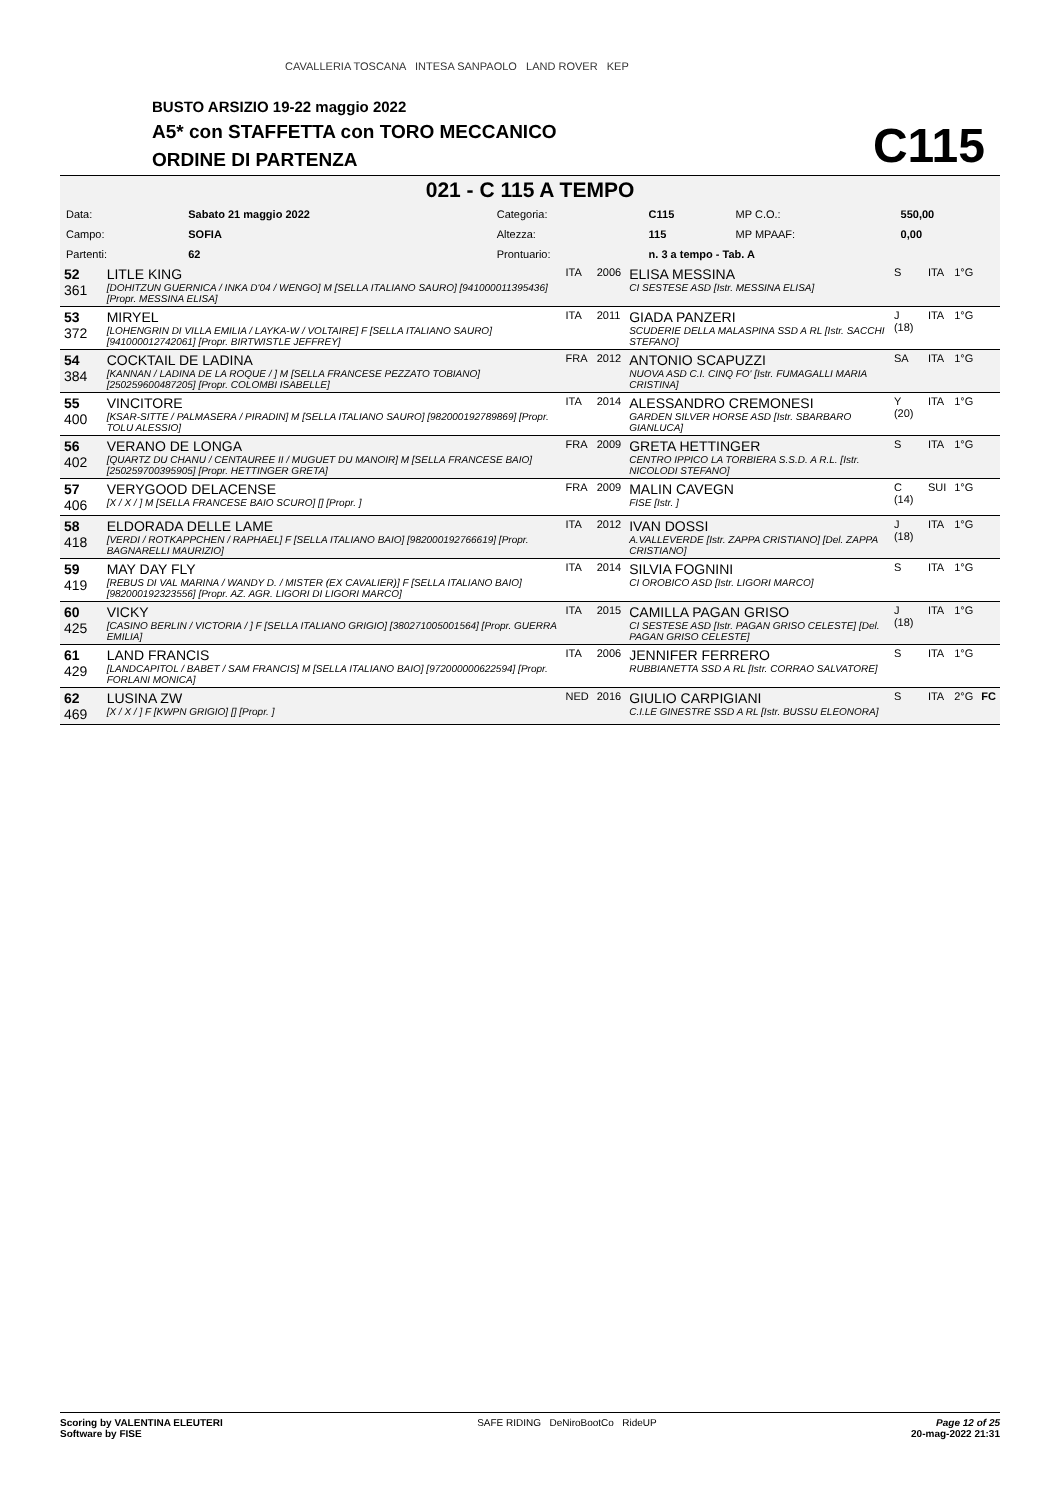CAVALLERIA TOSCANA INTESA SANPAOLO LAND ROVER KEP
BUSTO ARSIZIO 19-22 maggio 2022
A5* con STAFFETTA con TORO MECCANICO
ORDINE DI PARTENZA
C115
021 - C 115 A TEMPO
| Data: | Sabato 21 maggio 2022 | Categoria: | C115 | MP C.O.: | 550,00 |
| Campo: | SOFIA | Altezza: | 115 | MP MPAAF: | 0,00 |
| Partenti: | 62 | Prontuario: | n. 3 a tempo - Tab. A | | |
| 52 361 | LITLE KING [DOHITZUN GUERNICA / INKA D'04 / WENGO] M [SELLA ITALIANO SAURO] [941000011395436] [Propr. MESSINA ELISA] | ITA | 2006 | ELISA MESSINA CI SESTESE ASD [Istr. MESSINA ELISA] | S | ITA | 1°G | |
| 53 372 | MIRYEL [LOHENGRIN DI VILLA EMILIA / LAYKA-W / VOLTAIRE] F [SELLA ITALIANO SAURO] [941000012742061] [Propr. BIRTWISTLE JEFFREY] | ITA | 2011 | GIADA PANZERI SCUDERIE DELLA MALASPINA SSD A RL [Istr. SACCHI STEFANO] | J (18) | ITA | 1°G | |
| 54 384 | COCKTAIL DE LADINA [KANNAN / LADINA DE LA ROQUE / ] M [SELLA FRANCESE PEZZATO TOBIANO] [250259600487205] [Propr. COLOMBI ISABELLE] | FRA | 2012 | ANTONIO SCAPUZZI NUOVA ASD C.I. CINQ FO' [Istr. FUMAGALLI MARIA CRISTINA] | SA | ITA | 1°G | |
| 55 400 | VINCITORE [KSAR-SITTE / PALMASERA / PIRADIN] M [SELLA ITALIANO SAURO] [982000192789869] [Propr. TOLU ALESSIO] | ITA | 2014 | ALESSANDRO CREMONESI GARDEN SILVER HORSE ASD [Istr. SBARBARO GIANLUCA] | Y (20) | ITA | 1°G | |
| 56 402 | VERANO DE LONGA [QUARTZ DU CHANU / CENTAUREE II / MUGUET DU MANOIR] M [SELLA FRANCESE BAIO] [250259700395905] [Propr. HETTINGER GRETA] | FRA | 2009 | GRETA HETTINGER CENTRO IPPICO LA TORBIERA S.S.D. A R.L. [Istr. NICOLODI STEFANO] | S | ITA | 1°G | |
| 57 406 | VERYGOOD DELACENSE [X / X / ] M [SELLA FRANCESE BAIO SCURO] [] [Propr. ] | FRA | 2009 | MALIN CAVEGN FISE [Istr. ] | C (14) | SUI | 1°G | |
| 58 418 | ELDORADA DELLE LAME [VERDI / ROTKAPPCHEN / RAPHAEL] F [SELLA ITALIANO BAIO] [982000192766619] [Propr. BAGNARELLI MAURIZIO] | ITA | 2012 | IVAN DOSSI A.VALLEVERDE [Istr. ZAPPA CRISTIANO] [Del. ZAPPA CRISTIANO] | J (18) | ITA | 1°G | |
| 59 419 | MAY DAY FLY [REBUS DI VAL MARINA / WANDY D. / MISTER (EX CAVALIER)] F [SELLA ITALIANO BAIO] [982000192323556] [Propr. AZ. AGR. LIGORI DI LIGORI MARCO] | ITA | 2014 | SILVIA FOGNINI CI OROBICO ASD [Istr. LIGORI MARCO] | S | ITA | 1°G | |
| 60 425 | VICKY [CASINO BERLIN / VICTORIA / ] F [SELLA ITALIANO GRIGIO] [380271005001564] [Propr. GUERRA EMILIA] | ITA | 2015 | CAMILLA PAGAN GRISO CI SESTESE ASD [Istr. PAGAN GRISO CELESTE] [Del. PAGAN GRISO CELESTE] | J (18) | ITA | 1°G | |
| 61 429 | LAND FRANCIS [LANDCAPITOL / BABET / SAM FRANCIS] M [SELLA ITALIANO BAIO] [972000000622594] [Propr. FORLANI MONICA] | ITA | 2006 | JENNIFER FERRERO RUBBIANETTA SSD A RL [Istr. CORRAO SALVATORE] | S | ITA | 1°G | |
| 62 469 | LUSINA ZW [X / X / ] F [KWPN GRIGIO] [] [Propr. ] | NED | 2016 | GIULIO CARPIGIANI C.I.LE GINESTRE SSD A RL [Istr. BUSSU ELEONORA] | S | ITA | 2°G | FC |
Scoring by VALENTINA ELEUTERI
Software by FISE SAFE RIDING DeNiroBootCo RideUP Page 12 of 25
20-mag-2022 21:31